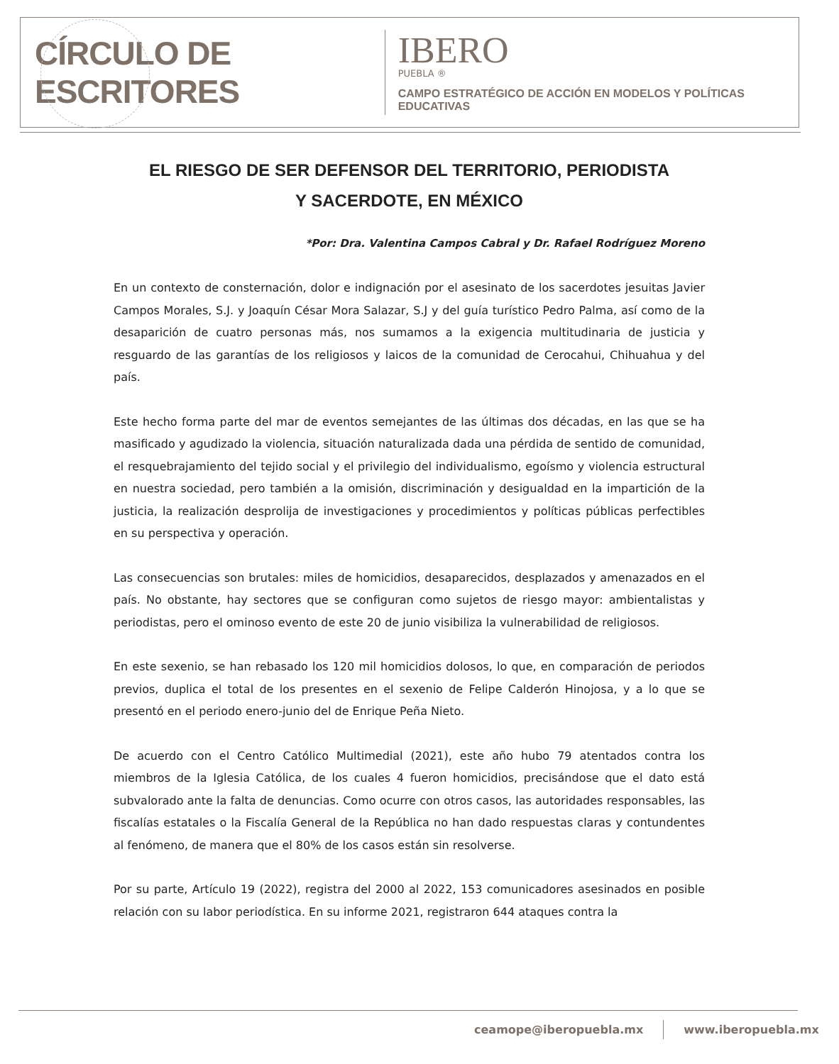CÍRCULO DE ESCRITORES
IBERO
PUEBLA ®
CAMPO ESTRATÉGICO DE ACCIÓN EN MODELOS Y POLÍTICAS EDUCATIVAS
EL RIESGO DE SER DEFENSOR DEL TERRITORIO, PERIODISTA
Y SACERDOTE, EN MÉXICO
*Por: Dra. Valentina Campos Cabral y Dr. Rafael Rodríguez Moreno
En un contexto de consternación, dolor e indignación por el asesinato de los sacerdotes jesuitas Javier Campos Morales, S.J. y Joaquín César Mora Salazar, S.J y del guía turístico Pedro Palma, así como de la desaparición de cuatro personas más, nos sumamos a la exigencia multitudinaria de justicia y resguardo de las garantías de los religiosos y laicos de la comunidad de Cerocahui, Chihuahua y del país.
Este hecho forma parte del mar de eventos semejantes de las últimas dos décadas, en las que se ha masificado y agudizado la violencia, situación naturalizada dada una pérdida de sentido de comunidad, el resquebrajamiento del tejido social y el privilegio del individualismo, egoísmo y violencia estructural en nuestra sociedad, pero también a la omisión, discriminación y desigualdad en la impartición de la justicia, la realización desprolija de investigaciones y procedimientos y políticas públicas perfectibles en su perspectiva y operación.
Las consecuencias son brutales: miles de homicidios, desaparecidos, desplazados y amenazados en el país. No obstante, hay sectores que se configuran como sujetos de riesgo mayor: ambientalistas y periodistas, pero el ominoso evento de este 20 de junio visibiliza la vulnerabilidad de religiosos.
En este sexenio, se han rebasado los 120 mil homicidios dolosos, lo que, en comparación de periodos previos, duplica el total de los presentes en el sexenio de Felipe Calderón Hinojosa, y a lo que se presentó en el periodo enero-junio del de Enrique Peña Nieto.
De acuerdo con el Centro Católico Multimedial (2021), este año hubo 79 atentados contra los miembros de la Iglesia Católica, de los cuales 4 fueron homicidios, precisándose que el dato está subvalorado ante la falta de denuncias. Como ocurre con otros casos, las autoridades responsables, las fiscalías estatales o la Fiscalía General de la República no han dado respuestas claras y contundentes al fenómeno, de manera que el 80% de los casos están sin resolverse.
Por su parte, Artículo 19 (2022), registra del 2000 al 2022, 153 comunicadores asesinados en posible relación con su labor periodística. En su informe 2021, registraron 644 ataques contra la
ceamope@iberopuebla.mx www.iberopuebla.mx